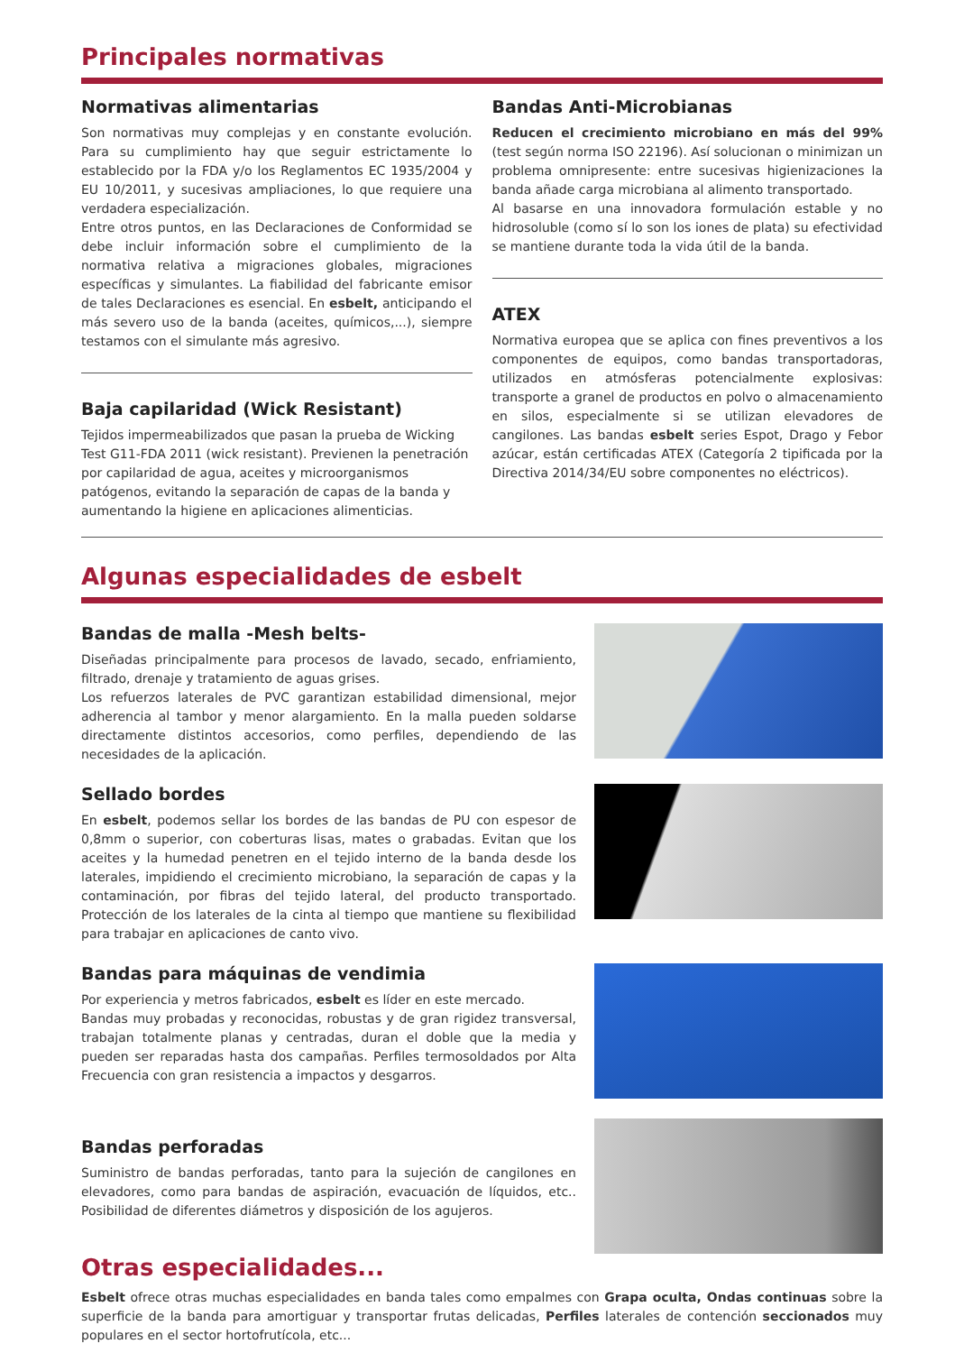Principales normativas
Normativas alimentarias
Son normativas muy complejas y en constante evolución. Para su cumplimiento hay que seguir estrictamente lo establecido por la FDA y/o los Reglamentos EC 1935/2004 y EU 10/2011, y sucesivas ampliaciones, lo que requiere una verdadera especialización.
Entre otros puntos, en las Declaraciones de Conformidad se debe incluir información sobre el cumplimiento de la normativa relativa a migraciones globales, migraciones específicas y simulantes. La fiabilidad del fabricante emisor de tales Declaraciones es esencial. En esbelt, anticipando el más severo uso de la banda (aceites, químicos,...), siempre testamos con el simulante más agresivo.
Baja capilaridad (Wick Resistant)
Tejidos impermeabilizados que pasan la prueba de Wicking Test G11-FDA 2011 (wick resistant). Previenen la penetración por capilaridad de agua, aceites y microorganismos patógenos, evitando la separación de capas de la banda y aumentando la higiene en aplicaciones alimenticias.
Bandas Anti-Microbianas
Reducen el crecimiento microbiano en más del 99% (test según norma ISO 22196). Así solucionan o minimizan un problema omnipresente: entre sucesivas higienizaciones la banda añade carga microbiana al alimento transportado.
Al basarse en una innovadora formulación estable y no hidrosoluble (como sí lo son los iones de plata) su efectividad se mantiene durante toda la vida útil de la banda.
ATEX
Normativa europea que se aplica con fines preventivos a los componentes de equipos, como bandas transportadoras, utilizados en atmósferas potencialmente explosivas: transporte a granel de productos en polvo o almacenamiento en silos, especialmente si se utilizan elevadores de cangilones. Las bandas esbelt series Espot, Drago y Febor azúcar, están certificadas ATEX (Categoría 2 tipificada por la Directiva 2014/34/EU sobre componentes no eléctricos).
Algunas especialidades de esbelt
Bandas de malla -Mesh belts-
Diseñadas principalmente para procesos de lavado, secado, enfriamiento, filtrado, drenaje y tratamiento de aguas grises.
Los refuerzos laterales de PVC garantizan estabilidad dimensional, mejor adherencia al tambor y menor alargamiento. En la malla pueden soldarse directamente distintos accesorios, como perfiles, dependiendo de las necesidades de la aplicación.
Sellado bordes
En esbelt, podemos sellar los bordes de las bandas de PU con espesor de 0,8mm o superior, con coberturas lisas, mates o grabadas. Evitan que los aceites y la humedad penetren en el tejido interno de la banda desde los laterales, impidiendo el crecimiento microbiano, la separación de capas y la contaminación, por fibras del tejido lateral, del producto transportado. Protección de los laterales de la cinta al tiempo que mantiene su flexibilidad para trabajar en aplicaciones de canto vivo.
Bandas para máquinas de vendimia
Por experiencia y metros fabricados, esbelt es líder en este mercado.
Bandas muy probadas y reconocidas, robustas y de gran rigidez transversal, trabajan totalmente planas y centradas, duran el doble que la media y pueden ser reparadas hasta dos campañas. Perfiles termosoldados por Alta Frecuencia con gran resistencia a impactos y desgarros.
Bandas perforadas
Suministro de bandas perforadas, tanto para la sujeción de cangilones en elevadores, como para bandas de aspiración, evacuación de líquidos, etc.. Posibilidad de diferentes diámetros y disposición de los agujeros.
Otras especialidades...
Esbelt ofrece otras muchas especialidades en banda tales como empalmes con Grapa oculta, Ondas continuas sobre la superficie de la banda para amortiguar y transportar frutas delicadas, Perfiles laterales de contención seccionados muy populares en el sector hortofrutícola, etc...